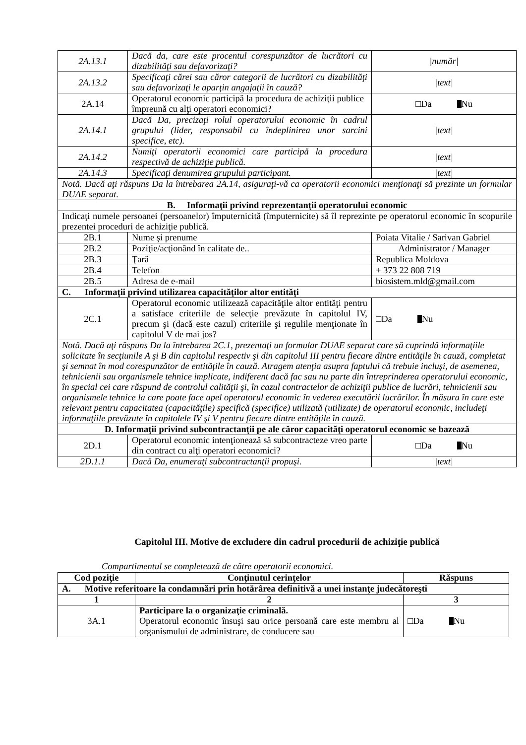| 2A.13.1 | Dacă da, care este procentul corespunzător de lucrători cu dizabilităţi sau defavorizaţi? | /număr/ |
| 2A.13.2 | Specificaţi cărei sau căror categorii de lucrători cu dizabilităţi sau defavorizaţi le aparţin angajaţii în cauză? | /text/ |
| 2A.14 | Operatorul economic participă la procedura de achiziţii publice împreună cu alţi operatori economici? | □Da Nu |
| 2A.14.1 | Dacă Da, precizaţi rolul operatorului economic în cadrul grupului (lider, responsabil cu îndeplinirea unor sarcini specifice, etc). | /text/ |
| 2A.14.2 | Numiţi operatorii economici care participă la procedura respectivă de achiziţie publică. | /text/ |
| 2A.14.3 | Specificaţi denumirea grupului participant. | /text/ |
| Notă. Dacă aţi răspuns Da la întrebarea 2A.14, asiguraţi-vă ca operatorii economici menţionaţi să prezinte un formular DUAE separat. | | |
| B. Informaţii privind reprezentanţii operatorului economic | | |
| Indicaţi numele persoanei (persoanelor) împuternicită (împuternicite) să îl reprezinte pe operatorul economic în scopurile prezentei proceduri de achiziţie publică. | | |
| 2B.1 | Nume şi prenume | Poiata Vitalie / Sarivan Gabriel |
| 2B.2 | Poziţie/acţionând în calitate de.. | Administrator / Manager |
| 2B.3 | Ţară | Republica Moldova |
| 2B.4 | Telefon | + 373 22 808 719 |
| 2B.5 | Adresa de e-mail | biosistem.mld@gmail.com |
| C. Informaţii privind utilizarea capacităţilor altor entităţi | | |
| 2C.1 | Operatorul economic utilizează capacităţile altor entităţi pentru a satisface criteriile de selecţie prevăzute în capitolul IV, precum şi (dacă este cazul) criteriile şi regulile menţionate în capitolul V de mai jos? | □Da Nu |
| Notă. Dacă aţi răspuns Da la întrebarea 2C.1, prezentaţi un formular DUAE separat care să cuprindă informaţiile solicitate în secţiunile A şi B din capitolul respectiv şi din capitolul III pentru fiecare dintre entităţile în cauză, completat şi semnat în mod corespunzător de entităţile în cauză. Atragem atenţia asupra faptului că trebuie incluşi, de asemenea, tehnicienii sau organismele tehnice implicate, indiferent dacă fac sau nu parte din întreprinderea operatorului economic, în special cei care răspund de controlul calităţii şi, în cazul contractelor de achiziţii publice de lucrări, tehnicienii sau organismele tehnice la care poate face apel operatorul economic în vederea executării lucrărilor. În măsura în care este relevant pentru capacitatea (capacităţile) specifică (specifice) utilizată (utilizate) de operatorul economic, includeţi informaţiile prevăzute în capitolele IV şi V pentru fiecare dintre entităţile în cauză. | | |
| D. Informaţii privind subcontractanţii pe ale căror capacităţi operatorul economic se bazează | | |
| 2D.1 | Operatorul economic intenţionează să subcontracteze vreo parte din contract cu alţi operatori economici? | □Da Nu |
| 2D.1.1 | Dacă Da, enumeraţi subcontractanţii propuşi. | /text/ |
Capitolul III. Motive de excludere din cadrul procedurii de achiziţie publică
Compartimentul se completează de către operatorii economici.
| Cod poziţie | Conţinutul cerinţelor | Răspuns |
| --- | --- | --- |
| A. Motive referitoare la condamnări prin hotărârea definitivă a unei instanţe judecătoreşti | | |
| 1 | 2 | 3 |
| 3A.1 | Participare la o organizaţie criminală. Operatorul economic însuşi sau orice persoană care este membru al organismului de administrare, de conducere sau | □Da Nu |